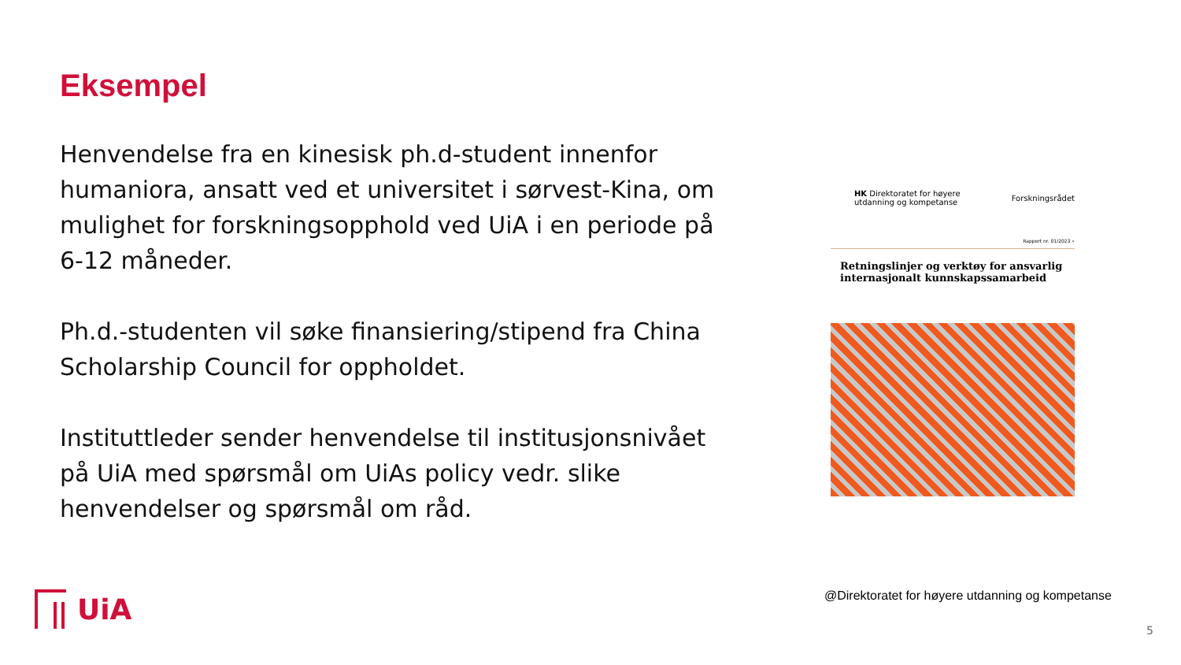Eksempel
Henvendelse fra en kinesisk ph.d-student innenfor humaniora, ansatt ved et universitet i sørvest-Kina, om mulighet for forskningsopphold ved UiA i en periode på 6-12 måneder.
Ph.d.-studenten vil søke finansiering/stipend fra China Scholarship Council for oppholdet.
Instituttleder sender henvendelse til institusjonsnivået på UiA med spørsmål om UiAs policy vedr. slike henvendelser og spørsmål om råd.
HK Direktoratet for høyere utdanning og kompetanse Forskningsrådet
Rapport nr. 01/2023 »
Retningslinjer og verktøy for ansvarlig internasjonalt kunnskapssamarbeid
@Direktoratet for høyere utdanning og kompetanse
UiA
5